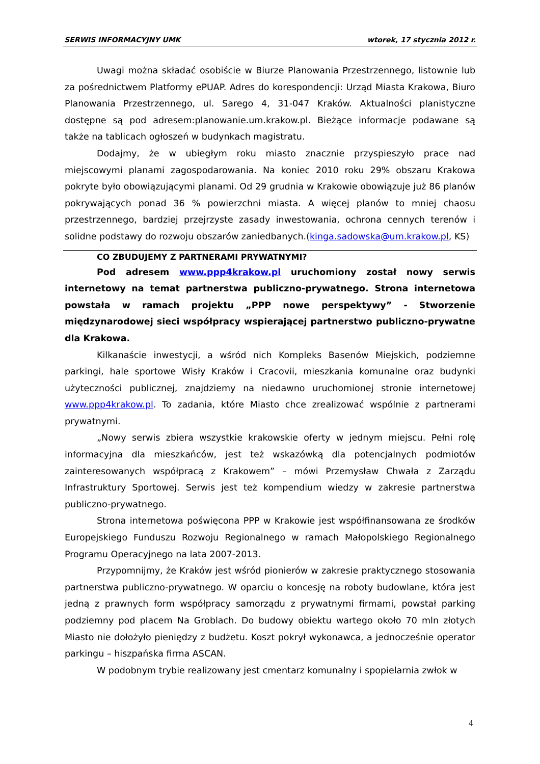SERWIS INFORMACYJNY UMK wtorek, 17 stycznia 2012 r.
Uwagi można składać osobiście w Biurze Planowania Przestrzennego, listownie lub za pośrednictwem Platformy ePUAP. Adres do korespondencji: Urząd Miasta Krakowa, Biuro Planowania Przestrzennego, ul. Sarego 4, 31-047 Kraków. Aktualności planistyczne dostępne są pod adresem:planowanie.um.krakow.pl. Bieżące informacje podawane są także na tablicach ogłoszeń w budynkach magistratu.
Dodajmy, że w ubiegłym roku miasto znacznie przyspieszyło prace nad miejscowymi planami zagospodarowania. Na koniec 2010 roku 29% obszaru Krakowa pokryte było obowiązującymi planami. Od 29 grudnia w Krakowie obowiązuje już 86 planów pokrywających ponad 36 % powierzchni miasta. A więcej planów to mniej chaosu przestrzennego, bardziej przejrzyste zasady inwestowania, ochrona cennych terenów i solidne podstawy do rozwoju obszarów zaniedbanych.(kinga.sadowska@um.krakow.pl, KS)
CO ZBUDUJEMY Z PARTNERAMI PRYWATNYMI?
Pod adresem www.ppp4krakow.pl uruchomiony został nowy serwis internetowy na temat partnerstwa publiczno-prywatnego. Strona internetowa powstała w ramach projektu „PPP nowe perspektywy” - Stworzenie międzynarodowej sieci współpracy wspierającej partnerstwo publiczno-prywatne dla Krakowa.
Kilkanaście inwestycji, a wśród nich Kompleks Basenów Miejskich, podziemne parkingi, hale sportowe Wisły Kraków i Cracovii, mieszkania komunalne oraz budynki użyteczności publicznej, znajdziemy na niedawno uruchomionej stronie internetowej www.ppp4krakow.pl. To zadania, które Miasto chce zrealizować wspólnie z partnerami prywatnymi.
„Nowy serwis zbiera wszystkie krakowskie oferty w jednym miejscu. Pełni rolę informacyjna dla mieszkańców, jest też wskazówką dla potencjalnych podmiotów zainteresowanych współpracą z Krakowem” – mówi Przemysław Chwała z Zarządu Infrastruktury Sportowej. Serwis jest też kompendium wiedzy w zakresie partnerstwa publiczno-prywatnego.
Strona internetowa poświęcona PPP w Krakowie jest współfinansowana ze środków Europejskiego Funduszu Rozwoju Regionalnego w ramach Małopolskiego Regionalnego Programu Operacyjnego na lata 2007-2013.
Przypomnijmy, że Kraków jest wśród pionierów w zakresie praktycznego stosowania partnerstwa publiczno-prywatnego. W oparciu o koncesję na roboty budowlane, która jest jedną z prawnych form współpracy samorządu z prywatnymi firmami, powstał parking podziemny pod placem Na Groblach. Do budowy obiektu wartego około 70 mln złotych Miasto nie dołożyło pieniędzy z budżetu. Koszt pokrył wykonawca, a jednocześnie operator parkingu – hiszpańska firma ASCAN.
W podobnym trybie realizowany jest cmentarz komunalny i spopielarnia zwłok w
4